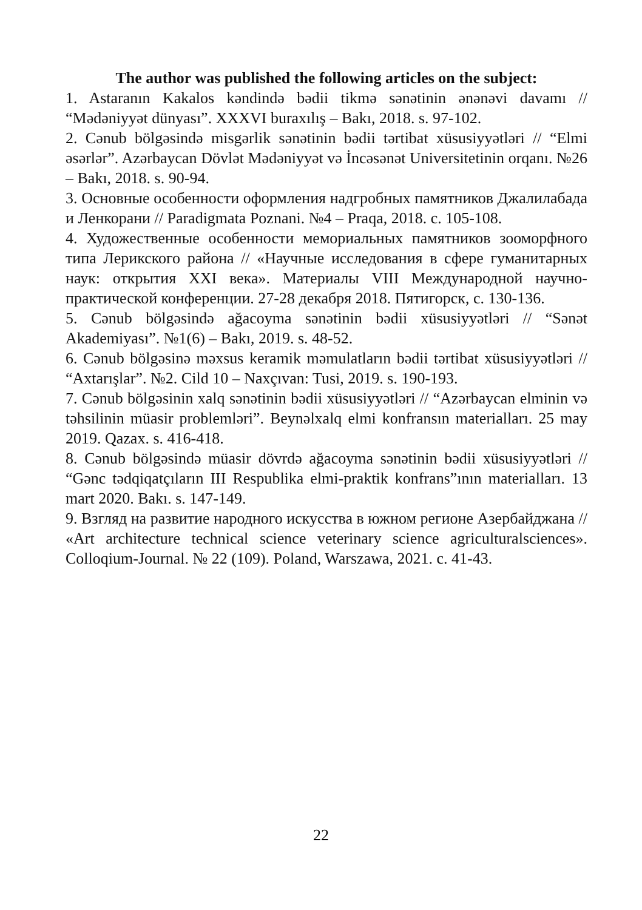The author was published the following articles on the subject:
1. Astaranın Kakalos kəndində bədii tikmə sənətinin ənənəvi davamı // “Mədəniyyət dünyası”. XXXVI buraxılış – Bakı, 2018. s. 97-102.
2. Cənub bölgəsində misgərlik sənətinin bədii tərtibat xüsusiyyətləri // “Elmi əsərlər”. Azərbaycan Dövlət Mədəniyyət və İncəsənət Universitetinin orqanı. №26 – Bakı, 2018. s. 90-94.
3. Основные особенности оформления надгробных памятников Джалилабада и Ленкорани // Paradigmata Poznani. №4 – Praqa, 2018. с. 105-108.
4. Художественные особенности мемориальных памятников зооморфного типа Лерикского района // «Научные исследования в сфере гуманитарных наук: открытия XXI века». Материалы VIII Международной научно-практической конференции. 27-28 декабря 2018. Пятигорск, с. 130-136.
5. Cənub bölgəsində ağacoyma sənətinin bədii xüsusiyyətləri // “Sənət Akademiyası”. №1(6) – Bakı, 2019. s. 48-52.
6. Cənub bölgəsinə məxsus keramik məmulatların bədii tərtibat xüsusiyyətləri // “Axtarışlar”. №2. Cild 10 – Naxçıvan: Tusi, 2019. s. 190-193.
7. Cənub bölgəsinin xalq sənətinin bədii xüsusiyyətləri // “Azərbaycan elminin və təhsilinin müasir problemləri”. Beynəlxalq elmi konfransın materialları. 25 may 2019. Qazax. s. 416-418.
8. Cənub bölgəsində müasir dövrdə ağacoyma sənətinin bədii xüsusiyyətləri // “Gənc tədqiqatçıların III Respublika elmi-praktik konfrans”ının materialları. 13 mart 2020. Bakı. s. 147-149.
9. Взгляд на развитие народного искусства в южном регионе Азербайджана // «Art architecture technical science veterinary science agriculturalsciences». Colloqium-Journal. № 22 (109). Poland, Warszawa, 2021. с. 41-43.
22